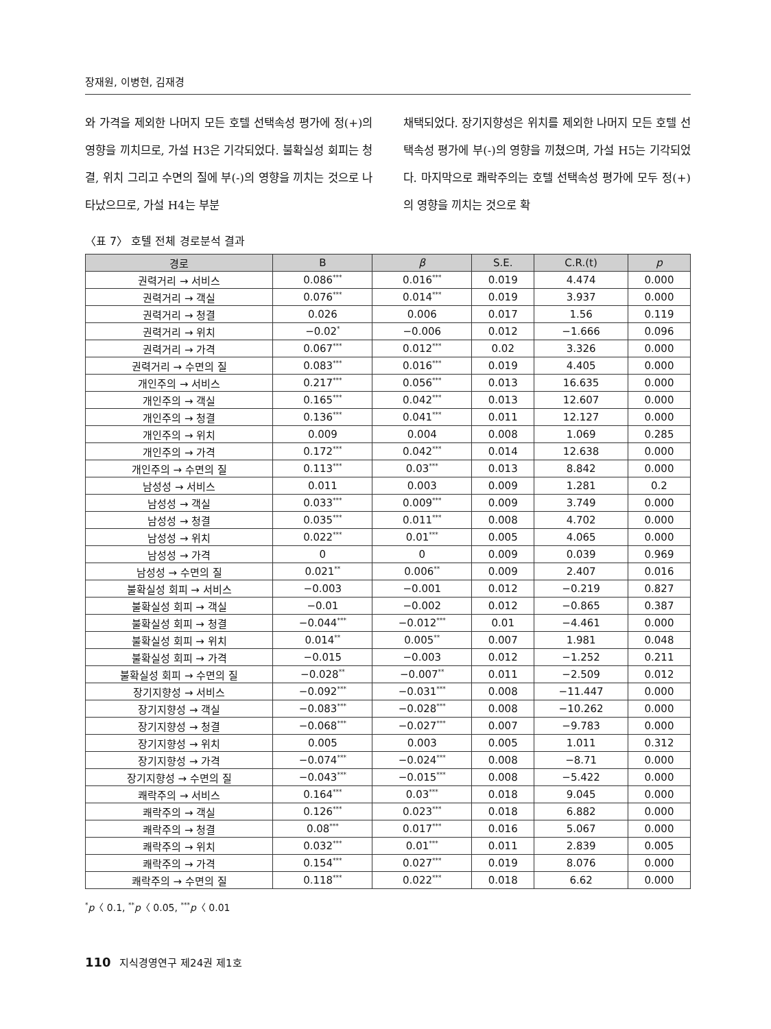장재원, 이병현, 김재경
와 가격을 제외한 나머지 모든 호텔 선택속성 평가에 정(+)의 영향을 끼치므로, 가설 H3은 기각되었다. 불확실성 회피는 청결, 위치 그리고 수면의 질에 부(-)의 영향을 끼치는 것으로 나타났으므로, 가설 H4는 부분
채택되었다. 장기지향성은 위치를 제외한 나머지 모든 호텔 선택속성 평가에 부(-)의 영향을 끼쳤으며, 가설 H5는 기각되었다. 마지막으로 쾌락주의는 호텔 선택속성 평가에 모두 정(+)의 영향을 끼치는 것으로 확
〈표 7〉 호텔 전체 경로분석 결과
| 경로 | B | β | S.E. | C.R.(t) | p |
| --- | --- | --- | --- | --- | --- |
| 권력거리 → 서비스 | 0.086<sup>***</sup> | 0.016<sup>***</sup> | 0.019 | 4.474 | 0.000 |
| 권력거리 → 객실 | 0.076<sup>***</sup> | 0.014<sup>***</sup> | 0.019 | 3.937 | 0.000 |
| 권력거리 → 청결 | 0.026 | 0.006 | 0.017 | 1.56 | 0.119 |
| 권력거리 → 위치 | −0.02<sup>*</sup> | −0.006 | 0.012 | −1.666 | 0.096 |
| 권력거리 → 가격 | 0.067<sup>***</sup> | 0.012<sup>***</sup> | 0.02 | 3.326 | 0.000 |
| 권력거리 → 수면의 질 | 0.083<sup>***</sup> | 0.016<sup>***</sup> | 0.019 | 4.405 | 0.000 |
| 개인주의 → 서비스 | 0.217<sup>***</sup> | 0.056<sup>***</sup> | 0.013 | 16.635 | 0.000 |
| 개인주의 → 객실 | 0.165<sup>***</sup> | 0.042<sup>***</sup> | 0.013 | 12.607 | 0.000 |
| 개인주의 → 청결 | 0.136<sup>***</sup> | 0.041<sup>***</sup> | 0.011 | 12.127 | 0.000 |
| 개인주의 → 위치 | 0.009 | 0.004 | 0.008 | 1.069 | 0.285 |
| 개인주의 → 가격 | 0.172<sup>***</sup> | 0.042<sup>***</sup> | 0.014 | 12.638 | 0.000 |
| 개인주의 → 수면의 질 | 0.113<sup>***</sup> | 0.03<sup>***</sup> | 0.013 | 8.842 | 0.000 |
| 남성성 → 서비스 | 0.011 | 0.003 | 0.009 | 1.281 | 0.2 |
| 남성성 → 객실 | 0.033<sup>***</sup> | 0.009<sup>***</sup> | 0.009 | 3.749 | 0.000 |
| 남성성 → 청결 | 0.035<sup>***</sup> | 0.011<sup>***</sup> | 0.008 | 4.702 | 0.000 |
| 남성성 → 위치 | 0.022<sup>***</sup> | 0.01<sup>***</sup> | 0.005 | 4.065 | 0.000 |
| 남성성 → 가격 | 0 | 0 | 0.009 | 0.039 | 0.969 |
| 남성성 → 수면의 질 | 0.021<sup>**</sup> | 0.006<sup>**</sup> | 0.009 | 2.407 | 0.016 |
| 불확실성 회피 → 서비스 | −0.003 | −0.001 | 0.012 | −0.219 | 0.827 |
| 불확실성 회피 → 객실 | −0.01 | −0.002 | 0.012 | −0.865 | 0.387 |
| 불확실성 회피 → 청결 | −0.044<sup>***</sup> | −0.012<sup>***</sup> | 0.01 | −4.461 | 0.000 |
| 불확실성 회피 → 위치 | 0.014<sup>**</sup> | 0.005<sup>**</sup> | 0.007 | 1.981 | 0.048 |
| 불확실성 회피 → 가격 | −0.015 | −0.003 | 0.012 | −1.252 | 0.211 |
| 불확실성 회피 → 수면의 질 | −0.028<sup>**</sup> | −0.007<sup>**</sup> | 0.011 | −2.509 | 0.012 |
| 장기지향성 → 서비스 | −0.092<sup>***</sup> | −0.031<sup>***</sup> | 0.008 | −11.447 | 0.000 |
| 장기지향성 → 객실 | −0.083<sup>***</sup> | −0.028<sup>***</sup> | 0.008 | −10.262 | 0.000 |
| 장기지향성 → 청결 | −0.068<sup>***</sup> | −0.027<sup>***</sup> | 0.007 | −9.783 | 0.000 |
| 장기지향성 → 위치 | 0.005 | 0.003 | 0.005 | 1.011 | 0.312 |
| 장기지향성 → 가격 | −0.074<sup>***</sup> | −0.024<sup>***</sup> | 0.008 | −8.71 | 0.000 |
| 장기지향성 → 수면의 질 | −0.043<sup>***</sup> | −0.015<sup>***</sup> | 0.008 | −5.422 | 0.000 |
| 쾌락주의 → 서비스 | 0.164<sup>***</sup> | 0.03<sup>***</sup> | 0.018 | 9.045 | 0.000 |
| 쾌락주의 → 객실 | 0.126<sup>***</sup> | 0.023<sup>***</sup> | 0.018 | 6.882 | 0.000 |
| 쾌락주의 → 청결 | 0.08<sup>***</sup> | 0.017<sup>***</sup> | 0.016 | 5.067 | 0.000 |
| 쾌락주의 → 위치 | 0.032<sup>***</sup> | 0.01<sup>***</sup> | 0.011 | 2.839 | 0.005 |
| 쾌락주의 → 가격 | 0.154<sup>***</sup> | 0.027<sup>***</sup> | 0.019 | 8.076 | 0.000 |
| 쾌락주의 → 수면의 질 | 0.118<sup>***</sup> | 0.022<sup>***</sup> | 0.018 | 6.62 | 0.000 |
<sup>*</sup> p〈 0.1, <sup>**</sup>p〈 0.05, <sup>***</sup>p〈 0.01
110 지식경영연구 제24권 제1호